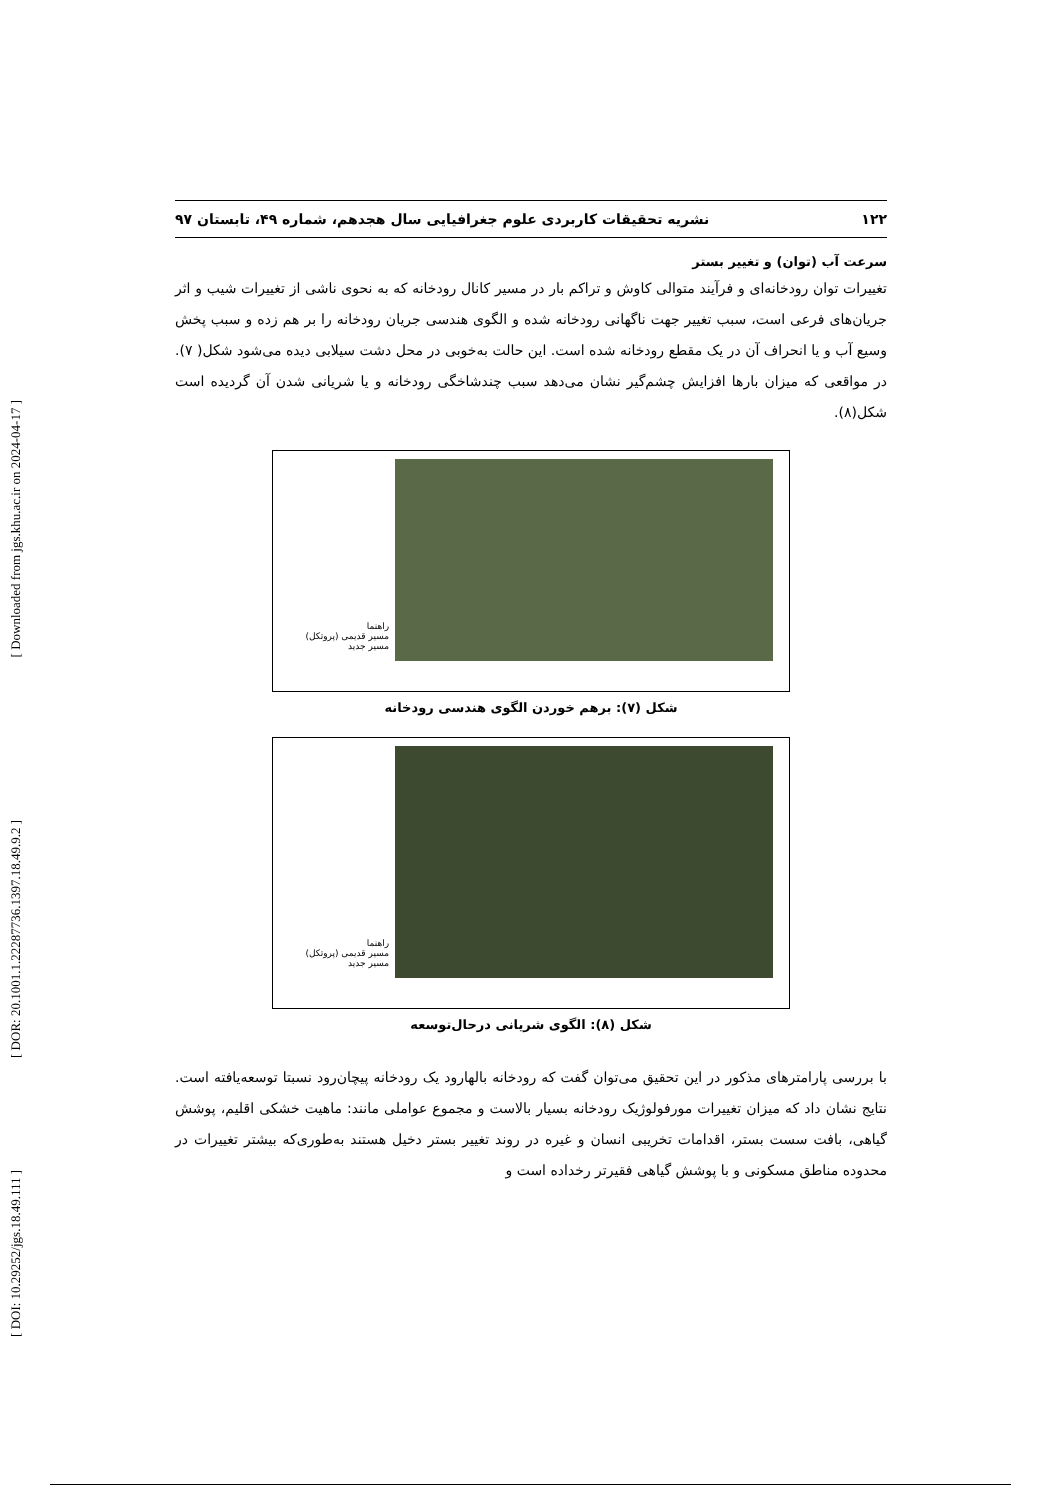[ Downloaded from jgs.khu.ac.ir on 2024-04-17 ]
[ DOR: 20.1001.1.22287736.1397.18.49.9.2 ]
[ DOI: 10.29252/jgs.18.49.111 ]
۱۲۲ نشریه تحقیقات کاربردی علوم جغرافیایی سال هجدهم، شماره ۴۹، تابستان ۹۷
سرعت آب (توان) و تغییر بستر
تغییرات توان رودخانه‌ای و فرآیند متوالی کاوش و تراکم بار در مسیر کانال رودخانه که به نحوی ناشی از تغییرات شیب و اثر جریان‌های فرعی است، سبب تغییر جهت ناگهانی رودخانه شده و الگوی هندسی جریان رودخانه را بر هم زده و سبب پخش وسیع آب و یا انحراف آن در یک مقطع رودخانه شده است. این حالت به‌خوبی در محل دشت سیلابی دیده می‌شود شکل( ۷). در مواقعی که میزان بارها افزایش چشم‌گیر نشان می‌دهد سبب چندشاخگی رودخانه و یا شریانی شدن آن گردیده است شکل(۸).
راهنما
مسیر قدیمی (پروتکل)
مسیر جدید
شکل (۷): برهم خوردن الگوی هندسی رودخانه
راهنما
مسیر قدیمی (پروتکل)
مسیر جدید
شکل (۸): الگوی شریانی درحال‌توسعه
با بررسی پارامترهای مذکور در این تحقیق می‌توان گفت که رودخانه بالهارود یک رودخانه پیچان‌رود نسبتا توسعه‌یافته است. نتایج نشان داد که میزان تغییرات مورفولوژیک رودخانه بسیار بالاست و مجموع عواملی مانند: ماهیت خشکی اقلیم، پوشش گیاهی، بافت سست بستر، اقدامات تخریبی انسان و غیره در روند تغییر بستر دخیل هستند به‌طوری‌که بیشتر تغییرات در محدوده مناطق مسکونی و با پوشش گیاهی فقیرتر رخداده است و